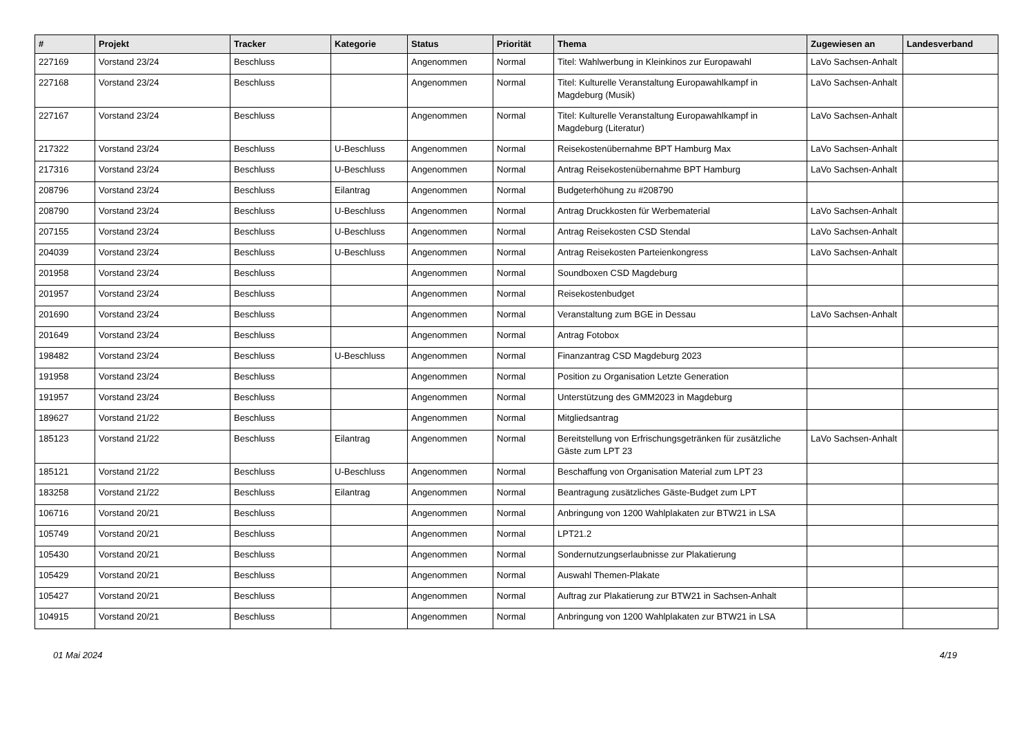| # | Projekt | Tracker | Kategorie | Status | Priorität | Thema | Zugewiesen an | Landesverband |
| --- | --- | --- | --- | --- | --- | --- | --- | --- |
| 227169 | Vorstand 23/24 | Beschluss | | Angenommen | Normal | Titel: Wahlwerbung in Kleinkinos zur Europawahl | LaVo Sachsen-Anhalt | |
| 227168 | Vorstand 23/24 | Beschluss | | Angenommen | Normal | Titel: Kulturelle Veranstaltung Europawahlkampf in Magdeburg (Musik) | LaVo Sachsen-Anhalt | |
| 227167 | Vorstand 23/24 | Beschluss | | Angenommen | Normal | Titel: Kulturelle Veranstaltung Europawahlkampf in Magdeburg (Literatur) | LaVo Sachsen-Anhalt | |
| 217322 | Vorstand 23/24 | Beschluss | U-Beschluss | Angenommen | Normal | Reisekostenübernahme BPT Hamburg Max | LaVo Sachsen-Anhalt | |
| 217316 | Vorstand 23/24 | Beschluss | U-Beschluss | Angenommen | Normal | Antrag Reisekostenübernahme BPT Hamburg | LaVo Sachsen-Anhalt | |
| 208796 | Vorstand 23/24 | Beschluss | Eilantrag | Angenommen | Normal | Budgeterhöhung zu #208790 | | |
| 208790 | Vorstand 23/24 | Beschluss | U-Beschluss | Angenommen | Normal | Antrag Druckkosten für Werbematerial | LaVo Sachsen-Anhalt | |
| 207155 | Vorstand 23/24 | Beschluss | U-Beschluss | Angenommen | Normal | Antrag Reisekosten CSD Stendal | LaVo Sachsen-Anhalt | |
| 204039 | Vorstand 23/24 | Beschluss | U-Beschluss | Angenommen | Normal | Antrag Reisekosten Parteienkongress | LaVo Sachsen-Anhalt | |
| 201958 | Vorstand 23/24 | Beschluss | | Angenommen | Normal | Soundboxen CSD Magdeburg | | |
| 201957 | Vorstand 23/24 | Beschluss | | Angenommen | Normal | Reisekostenbudget | | |
| 201690 | Vorstand 23/24 | Beschluss | | Angenommen | Normal | Veranstaltung zum BGE in Dessau | LaVo Sachsen-Anhalt | |
| 201649 | Vorstand 23/24 | Beschluss | | Angenommen | Normal | Antrag Fotobox | | |
| 198482 | Vorstand 23/24 | Beschluss | U-Beschluss | Angenommen | Normal | Finanzantrag CSD Magdeburg 2023 | | |
| 191958 | Vorstand 23/24 | Beschluss | | Angenommen | Normal | Position zu Organisation Letzte Generation | | |
| 191957 | Vorstand 23/24 | Beschluss | | Angenommen | Normal | Unterstützung des GMM2023 in Magdeburg | | |
| 189627 | Vorstand 21/22 | Beschluss | | Angenommen | Normal | Mitgliedsantrag | | |
| 185123 | Vorstand 21/22 | Beschluss | Eilantrag | Angenommen | Normal | Bereitstellung von Erfrischungsgetränken für zusätzliche Gäste zum LPT 23 | LaVo Sachsen-Anhalt | |
| 185121 | Vorstand 21/22 | Beschluss | U-Beschluss | Angenommen | Normal | Beschaffung von Organisation Material zum LPT 23 | | |
| 183258 | Vorstand 21/22 | Beschluss | Eilantrag | Angenommen | Normal | Beantragung zusätzliches Gäste-Budget zum LPT | | |
| 106716 | Vorstand 20/21 | Beschluss | | Angenommen | Normal | Anbringung von 1200 Wahlplakaten zur BTW21 in LSA | | |
| 105749 | Vorstand 20/21 | Beschluss | | Angenommen | Normal | LPT21.2 | | |
| 105430 | Vorstand 20/21 | Beschluss | | Angenommen | Normal | Sondernutzungserlaubnisse zur Plakatierung | | |
| 105429 | Vorstand 20/21 | Beschluss | | Angenommen | Normal | Auswahl Themen-Plakate | | |
| 105427 | Vorstand 20/21 | Beschluss | | Angenommen | Normal | Auftrag zur Plakatierung zur BTW21 in Sachsen-Anhalt | | |
| 104915 | Vorstand 20/21 | Beschluss | | Angenommen | Normal | Anbringung von 1200 Wahlplakaten zur BTW21 in LSA | | |
01 Mai 2024 4/19